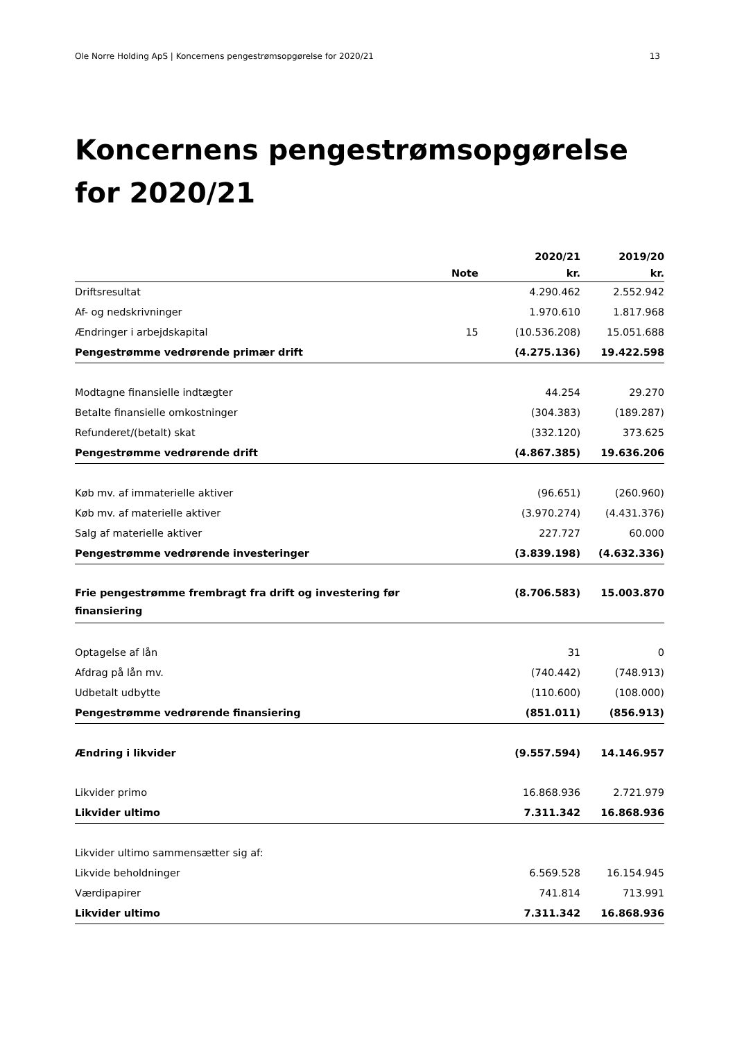Ole Norre Holding ApS | Koncernens pengestrømsopgørelse for 2020/21 13
Koncernens pengestrømsopgørelse for 2020/21
| | | 2020/21 | 2019/20 |
| --- | --- | --- | --- |
| | Note | kr. | kr. |
| Driftsresultat | | 4.290.462 | 2.552.942 |
| Af- og nedskrivninger | | 1.970.610 | 1.817.968 |
| Ændringer i arbejdskapital | 15 | (10.536.208) | 15.051.688 |
| Pengestrømme vedrørende primær drift | | (4.275.136) | 19.422.598 |
| Modtagne finansielle indtægter | | 44.254 | 29.270 |
| Betalte finansielle omkostninger | | (304.383) | (189.287) |
| Refunderet/(betalt) skat | | (332.120) | 373.625 |
| Pengestrømme vedrørende drift | | (4.867.385) | 19.636.206 |
| Køb mv. af immaterielle aktiver | | (96.651) | (260.960) |
| Køb mv. af materielle aktiver | | (3.970.274) | (4.431.376) |
| Salg af materielle aktiver | | 227.727 | 60.000 |
| Pengestrømme vedrørende investeringer | | (3.839.198) | (4.632.336) |
| Frie pengestrømme frembragt fra drift og investering før finansiering | | (8.706.583) | 15.003.870 |
| Optagelse af lån | | 31 | 0 |
| Afdrag på lån mv. | | (740.442) | (748.913) |
| Udbetalt udbytte | | (110.600) | (108.000) |
| Pengestrømme vedrørende finansiering | | (851.011) | (856.913) |
| Ændring i likvider | | (9.557.594) | 14.146.957 |
| Likvider primo | | 16.868.936 | 2.721.979 |
| Likvider ultimo | | 7.311.342 | 16.868.936 |
| Likvider ultimo sammensætter sig af: | | | |
| Likvide beholdninger | | 6.569.528 | 16.154.945 |
| Værdipapirer | | 741.814 | 713.991 |
| Likvider ultimo | | 7.311.342 | 16.868.936 |